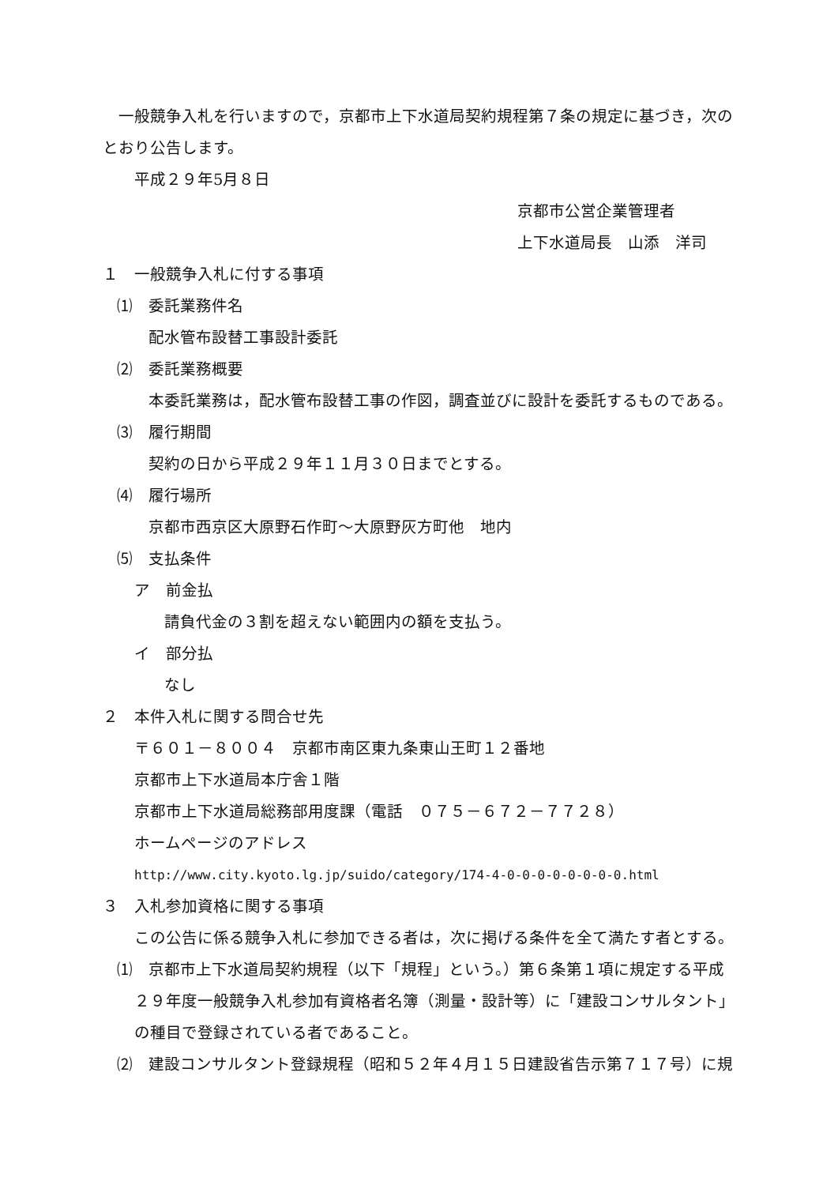一般競争入札を行いますので，京都市上下水道局契約規程第７条の規定に基づき，次の
とおり公告します。
平成２９年5月８日
京都市公営企業管理者
上下水道局長　山添　洋司
１　一般競争入札に付する事項
⑴　委託業務件名
配水管布設替工事設計委託
⑵　委託業務概要
本委託業務は，配水管布設替工事の作図，調査並びに設計を委託するものである。
⑶　履行期間
契約の日から平成２９年１１月３０日までとする。
⑷　履行場所
京都市西京区大原野石作町～大原野灰方町他　地内
⑸　支払条件
ア　前金払
請負代金の３割を超えない範囲内の額を支払う。
イ　部分払
なし
２　本件入札に関する問合せ先
〒６０１－８００４　京都市南区東九条東山王町１２番地
京都市上下水道局本庁舎１階
京都市上下水道局総務部用度課（電話　０７５－６７２－７７２８）
ホームページのアドレス
http://www.city.kyoto.lg.jp/suido/category/174-4-0-0-0-0-0-0-0-0.html
３　入札参加資格に関する事項
この公告に係る競争入札に参加できる者は，次に掲げる条件を全て満たす者とする。
⑴　京都市上下水道局契約規程（以下「規程」という。）第６条第１項に規定する平成
２９年度一般競争入札参加有資格者名簿（測量・設計等）に「建設コンサルタント」
の種目で登録されている者であること。
⑵　建設コンサルタント登録規程（昭和５２年４月１５日建設省告示第７１７号）に規